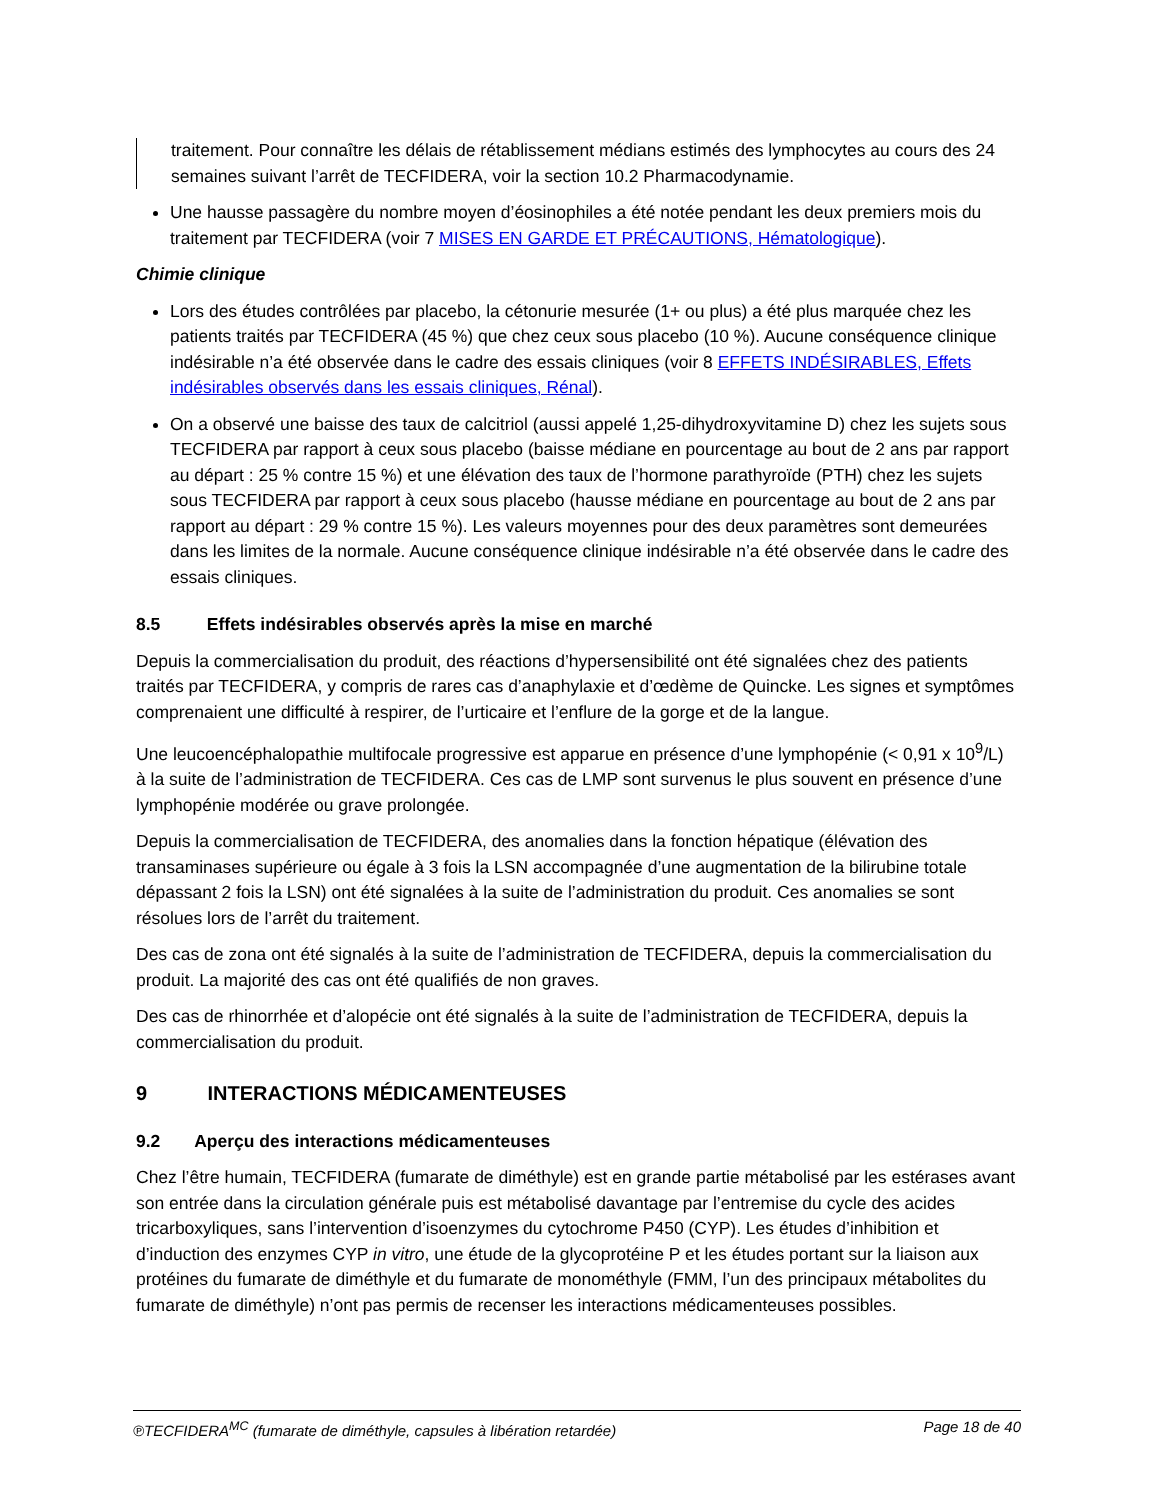traitement. Pour connaître les délais de rétablissement médians estimés des lymphocytes au cours des 24 semaines suivant l’arrêt de TECFIDERA, voir la section 10.2 Pharmacodynamie.
Une hausse passagère du nombre moyen d’éosinophiles a été notée pendant les deux premiers mois du traitement par TECFIDERA (voir 7 MISES EN GARDE ET PRÉCAUTIONS, Hématologique).
Chimie clinique
Lors des études contrôlées par placebo, la cétonurie mesurée (1+ ou plus) a été plus marquée chez les patients traités par TECFIDERA (45 %) que chez ceux sous placebo (10 %). Aucune conséquence clinique indésirable n’a été observée dans le cadre des essais cliniques (voir 8 EFFETS INDÉSIRABLES, Effets indésirables observés dans les essais cliniques, Rénal).
On a observé une baisse des taux de calcitriol (aussi appelé 1,25-dihydroxyvitamine D) chez les sujets sous TECFIDERA par rapport à ceux sous placebo (baisse médiane en pourcentage au bout de 2 ans par rapport au départ : 25 % contre 15 %) et une élévation des taux de l’hormone parathyroïde (PTH) chez les sujets sous TECFIDERA par rapport à ceux sous placebo (hausse médiane en pourcentage au bout de 2 ans par rapport au départ : 29 % contre 15 %). Les valeurs moyennes pour des deux paramètres sont demeurées dans les limites de la normale. Aucune conséquence clinique indésirable n’a été observée dans le cadre des essais cliniques.
8.5 Effets indésirables observés après la mise en marché
Depuis la commercialisation du produit, des réactions d’hypersensibilité ont été signalées chez des patients traités par TECFIDERA, y compris de rares cas d’anaphylaxie et d’œdème de Quincke. Les signes et symptômes comprenaient une difficulté à respirer, de l’urticaire et l’enflure de la gorge et de la langue.
Une leucoencéphalopathie multifocale progressive est apparue en présence d’une lymphopénie (< 0,91 x 10<sup>9</sup>/L) à la suite de l’administration de TECFIDERA. Ces cas de LMP sont survenus le plus souvent en présence d’une lymphopénie modérée ou grave prolongée.
Depuis la commercialisation de TECFIDERA, des anomalies dans la fonction hépatique (élévation des transaminases supérieure ou égale à 3 fois la LSN accompagnée d’une augmentation de la bilirubine totale dépassant 2 fois la LSN) ont été signalées à la suite de l’administration du produit. Ces anomalies se sont résolues lors de l’arrêt du traitement.
Des cas de zona ont été signalés à la suite de l’administration de TECFIDERA, depuis la commercialisation du produit. La majorité des cas ont été qualifiés de non graves.
Des cas de rhinorrhée et d’alopécie ont été signalés à la suite de l’administration de TECFIDERA, depuis la commercialisation du produit.
9 INTERACTIONS MÉDICAMENTEUSES
9.2 Aperçu des interactions médicamenteuses
Chez l’être humain, TECFIDERA (fumarate de diméthyle) est en grande partie métabolisé par les estérases avant son entrée dans la circulation générale puis est métabolisé davantage par l’entremise du cycle des acides tricarboxyliques, sans l’intervention d’isoenzymes du cytochrome P450 (CYP). Les études d’inhibition et d’induction des enzymes CYP in vitro, une étude de la glycoprotéine P et les études portant sur la liaison aux protéines du fumarate de diméthyle et du fumarate de monométhyle (FMM, l’un des principaux métabolites du fumarate de diméthyle) n’ont pas permis de recenser les interactions médicamenteuses possibles.
℗TECFIDERA<sup>MC</sup> (fumarate de diméthyle, capsules à libération retardée) Page 18 de 40